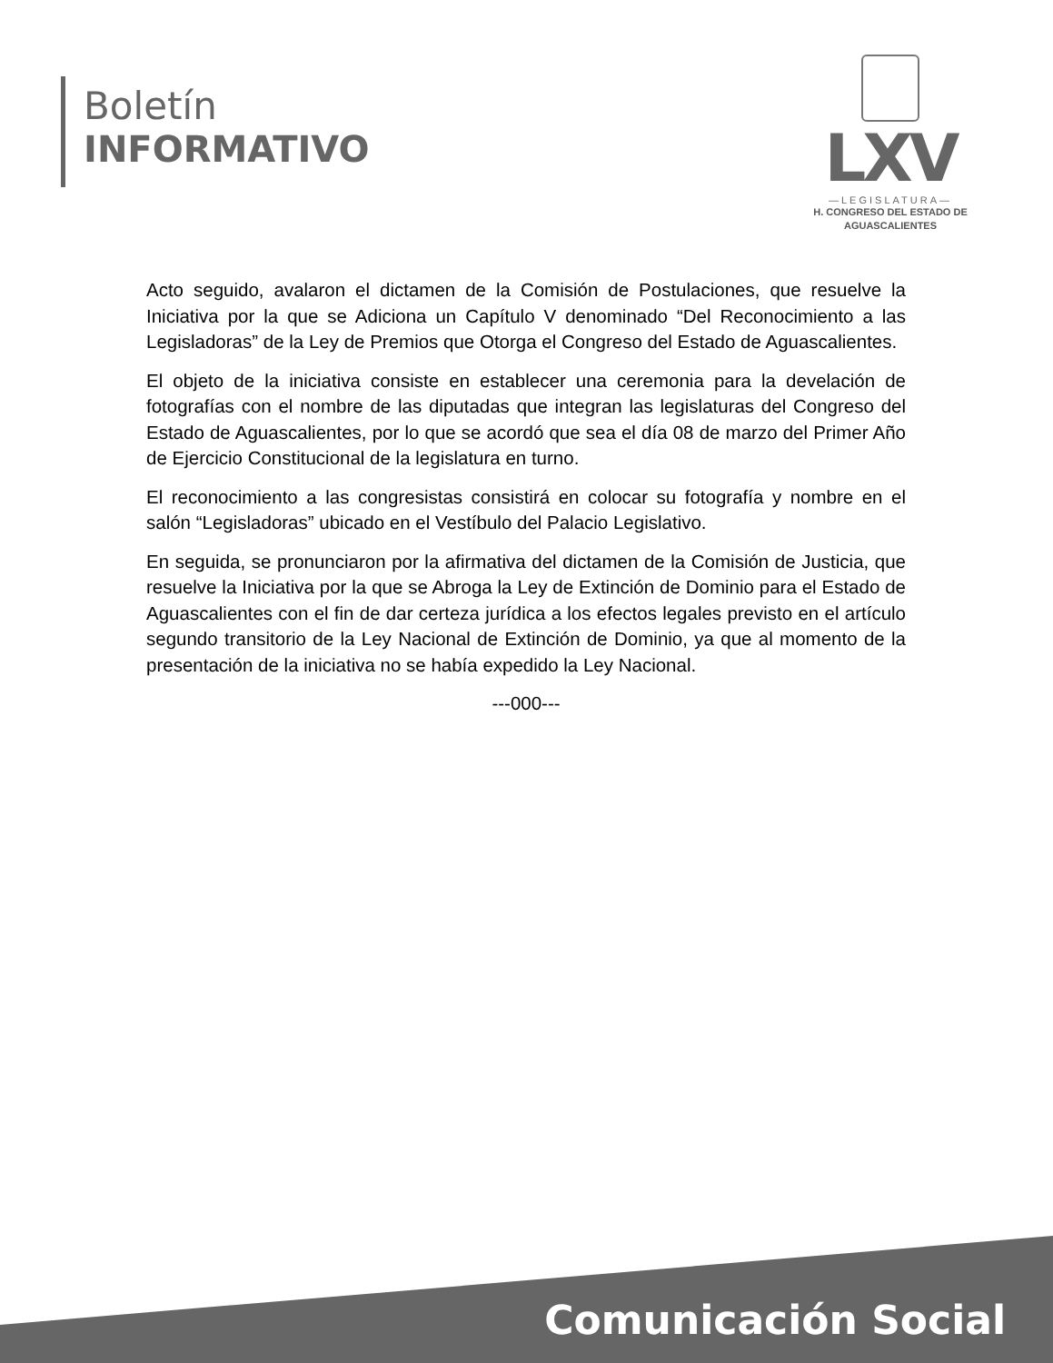Boletín
INFORMATIVO
LXV
—LEGISLATURA—
H. CONGRESO DEL ESTADO DE
AGUASCALIENTES
Acto seguido, avalaron el dictamen de la Comisión de Postulaciones, que resuelve la Iniciativa por la que se Adiciona un Capítulo V denominado “Del Reconocimiento a las Legisladoras” de la Ley de Premios que Otorga el Congreso del Estado de Aguascalientes.
El objeto de la iniciativa consiste en establecer una ceremonia para la develación de fotografías con el nombre de las diputadas que integran las legislaturas del Congreso del Estado de Aguascalientes, por lo que se acordó que sea el día 08 de marzo del Primer Año de Ejercicio Constitucional de la legislatura en turno.
El reconocimiento a las congresistas consistirá en colocar su fotografía y nombre en el salón “Legisladoras” ubicado en el Vestíbulo del Palacio Legislativo.
En seguida, se pronunciaron por la afirmativa del dictamen de la Comisión de Justicia, que resuelve la Iniciativa por la que se Abroga la Ley de Extinción de Dominio para el Estado de Aguascalientes con el fin de dar certeza jurídica a los efectos legales previsto en el artículo segundo transitorio de la Ley Nacional de Extinción de Dominio, ya que al momento de la presentación de la iniciativa no se había expedido la Ley Nacional.
---000---
Comunicación Social